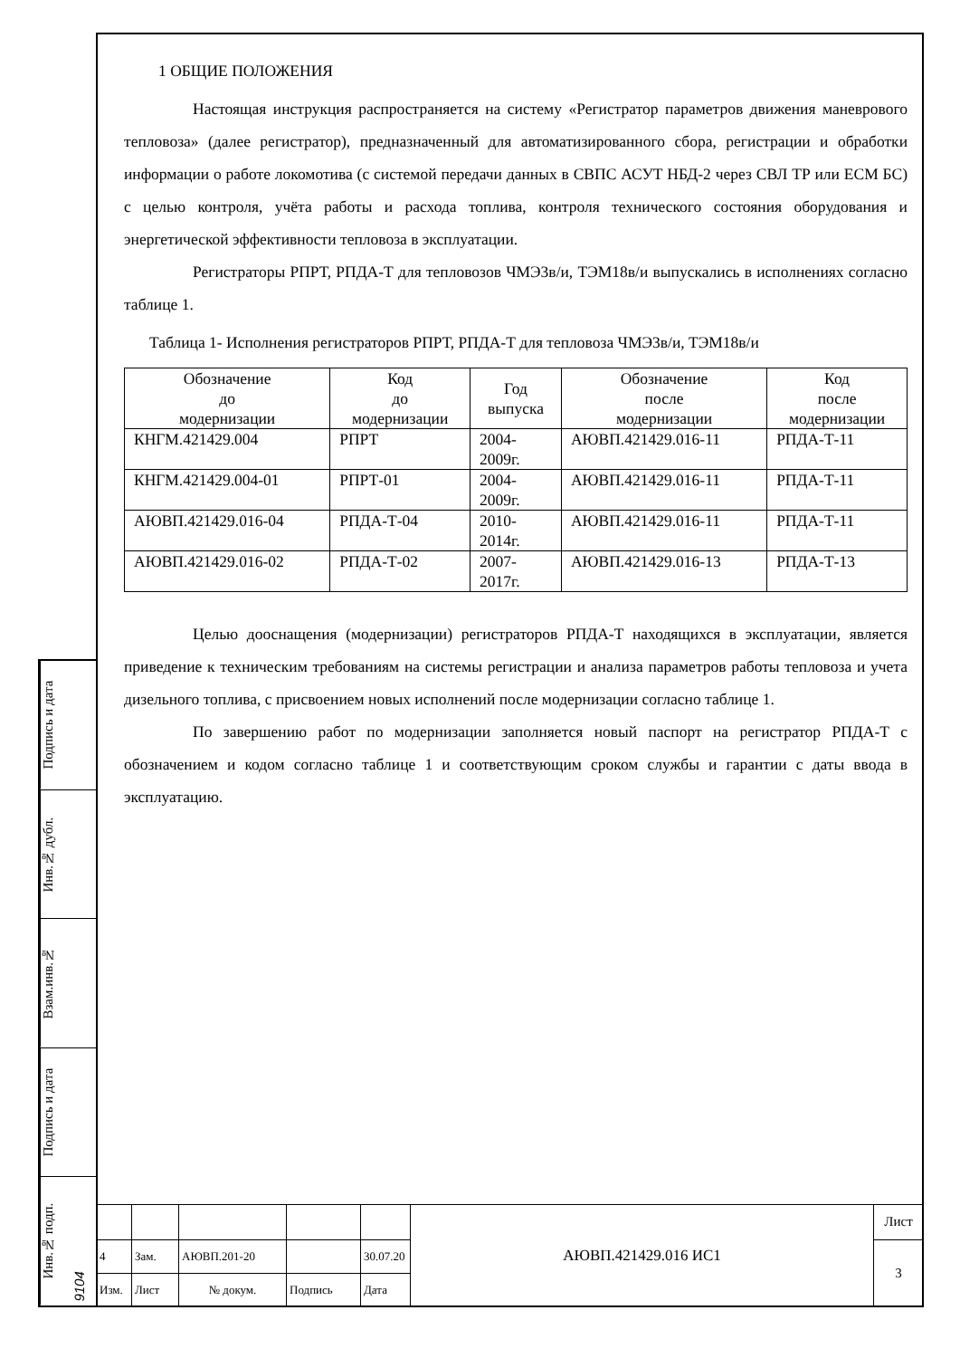Подпись и дата
Инв.№ дубл.
Взам.инв.№
Подпись и дата
Инв.№ подп. 9104
1 ОБЩИЕ ПОЛОЖЕНИЯ
Настоящая инструкция распространяется на систему «Регистратор параметров движения маневрового тепловоза» (далее регистратор), предназначенный для автоматизированного сбора, регистрации и обработки информации о работе локомотива (с системой передачи данных в СВПС АСУТ НБД-2 через СВЛ ТР или ЕСМ БС) с целью контроля, учёта работы и расхода топлива, контроля технического состояния оборудования и энергетической эффективности тепловоза в эксплуатации.
Регистраторы РПРТ, РПДА-Т для тепловозов ЧМЭ3в/и, ТЭМ18в/и выпускались в исполнениях согласно таблице 1.
Таблица 1- Исполнения регистраторов РПРТ, РПДА-Т для тепловоза ЧМЭ3в/и, ТЭМ18в/и
| Обозначение до модернизации | Код до модернизации | Год выпуска | Обозначение после модернизации | Код после модернизации |
| --- | --- | --- | --- | --- |
| КНГМ.421429.004 | РПРТ | 2004- 2009г. | АЮВП.421429.016-11 | РПДА-Т-11 |
| КНГМ.421429.004-01 | РПРТ-01 | 2004- 2009г. | АЮВП.421429.016-11 | РПДА-Т-11 |
| АЮВП.421429.016-04 | РПДА-Т-04 | 2010- 2014г. | АЮВП.421429.016-11 | РПДА-Т-11 |
| АЮВП.421429.016-02 | РПДА-Т-02 | 2007- 2017г. | АЮВП.421429.016-13 | РПДА-Т-13 |
Целью дооснащения (модернизации) регистраторов РПДА-Т находящихся в эксплуатации, является приведение к техническим требованиям на системы регистрации и анализа параметров работы тепловоза и учета дизельного топлива, с присвоением новых исполнений после модернизации согласно таблице 1.
По завершению работ по модернизации заполняется новый паспорт на регистратор РПДА-Т с обозначением и кодом согласно таблице 1 и соответствующим сроком службы и гарантии с даты ввода в эксплуатацию.
| | | | | | АЮВП.421429.016 ИС1 | Лист |
| 4 | Зам. | АЮВП.201-20 | | 30.07.20 | | 3 |
| Изм. | Лист | № докум. | Подпись | Дата | | |